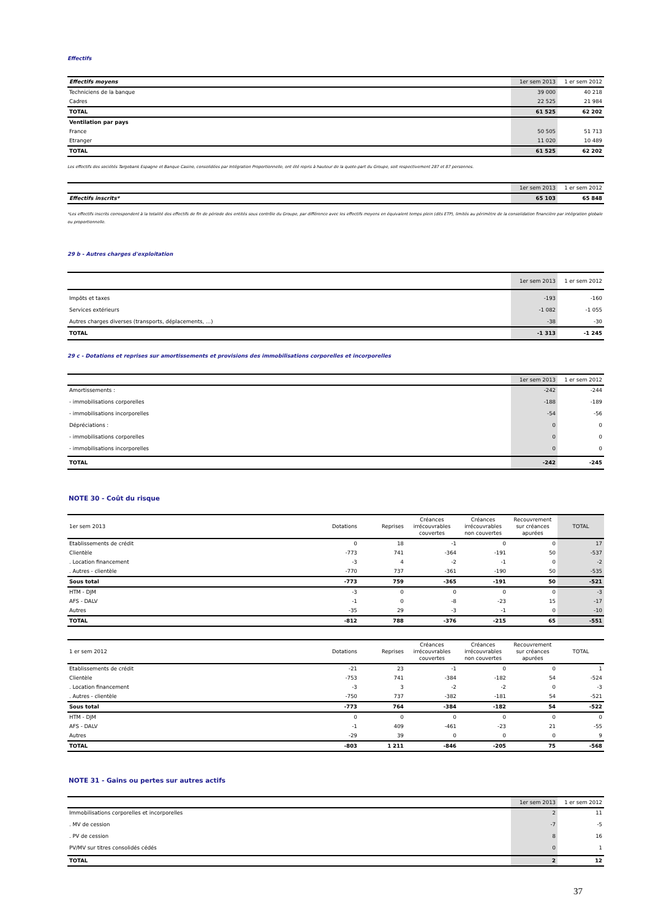Effectifs
| Effectifs moyens | 1er sem 2013 | 1 er sem 2012 |
| --- | --- | --- |
| Techniciens de la banque | 39 000 | 40 218 |
| Cadres | 22 525 | 21 984 |
| TOTAL | 61 525 | 62 202 |
| Ventilation par pays | | |
| France | 50 505 | 51 713 |
| Etranger | 11 020 | 10 489 |
| TOTAL | 61 525 | 62 202 |
Les effectifs des sociétés Targobank Espagne et Banque Casino, consolidées par Intégration Proportionnelle, ont été repris à hauteur de la quote-part du Groupe, soit respectivement 287 et 87 personnes.
| | 1er sem 2013 | 1 er sem 2012 |
| --- | --- | --- |
| Effectifs inscrits* | 65 103 | 65 848 |
*Les effectifs inscrits correspondent à la totalité des effectifs de fin de période des entités sous contrôle du Groupe, par différence avec les effectifs moyens en équivalent temps plein (dits ETP), limités au périmètre de la consolidation financière par intégration globale ou proportionnelle.
29 b - Autres charges d'exploitation
| | 1er sem 2013 | 1 er sem 2012 |
| --- | --- | --- |
| Impôts et taxes | -193 | -160 |
| Services extérieurs | -1 082 | -1 055 |
| Autres charges diverses (transports, déplacements, …) | -38 | -30 |
| TOTAL | -1 313 | -1 245 |
29 c - Dotations et reprises sur amortissements et provisions des immobilisations corporelles et incorporelles
| | 1er sem 2013 | 1 er sem 2012 |
| --- | --- | --- |
| Amortissements : | -242 | -244 |
| - immobilisations corporelles | -188 | -189 |
| - immobilisations incorporelles | -54 | -56 |
| Dépréciations : | 0 | 0 |
| - immobilisations corporelles | 0 | 0 |
| - immobilisations incorporelles | 0 | 0 |
| TOTAL | -242 | -245 |
NOTE 30 - Coût du risque
| 1er sem 2013 | Dotations | Reprises | Créances irrécouvrables couvertes | Créances irrécouvrables non couvertes | Recouvrement sur créances apurées | TOTAL |
| --- | --- | --- | --- | --- | --- | --- |
| Etablissements de crédit | 0 | 18 | -1 | 0 | 0 | 17 |
| Clientèle | -773 | 741 | -364 | -191 | 50 | -537 |
| . Location financement | -3 | 4 | -2 | -1 | 0 | -2 |
| . Autres - clientèle | -770 | 737 | -361 | -190 | 50 | -535 |
| Sous total | -773 | 759 | -365 | -191 | 50 | -521 |
| HTM - DJM | -3 | 0 | 0 | 0 | 0 | -3 |
| AFS - DALV | -1 | 0 | -8 | -23 | 15 | -17 |
| Autres | -35 | 29 | -3 | -1 | 0 | -10 |
| TOTAL | -812 | 788 | -376 | -215 | 65 | -551 |
| 1 er sem 2012 | Dotations | Reprises | Créances irrécouvrables couvertes | Créances irrécouvrables non couvertes | Recouvrement sur créances apurées | TOTAL |
| --- | --- | --- | --- | --- | --- | --- |
| Etablissements de crédit | -21 | 23 | -1 | 0 | 0 | 1 |
| Clientèle | -753 | 741 | -384 | -182 | 54 | -524 |
| . Location financement | -3 | 3 | -2 | -2 | 0 | -3 |
| . Autres - clientèle | -750 | 737 | -382 | -181 | 54 | -521 |
| Sous total | -773 | 764 | -384 | -182 | 54 | -522 |
| HTM - DJM | 0 | 0 | 0 | 0 | 0 | 0 |
| AFS - DALV | -1 | 409 | -461 | -23 | 21 | -55 |
| Autres | -29 | 39 | 0 | 0 | 0 | 9 |
| TOTAL | -803 | 1 211 | -846 | -205 | 75 | -568 |
NOTE 31 - Gains ou pertes sur autres actifs
| | 1er sem 2013 | 1 er sem 2012 |
| --- | --- | --- |
| Immobilisations corporelles et incorporelles | 2 | 11 |
| . MV de cession | -7 | -5 |
| . PV de cession | 8 | 16 |
| PV/MV sur titres consolidés cédés | 0 | 1 |
| TOTAL | 2 | 12 |
37